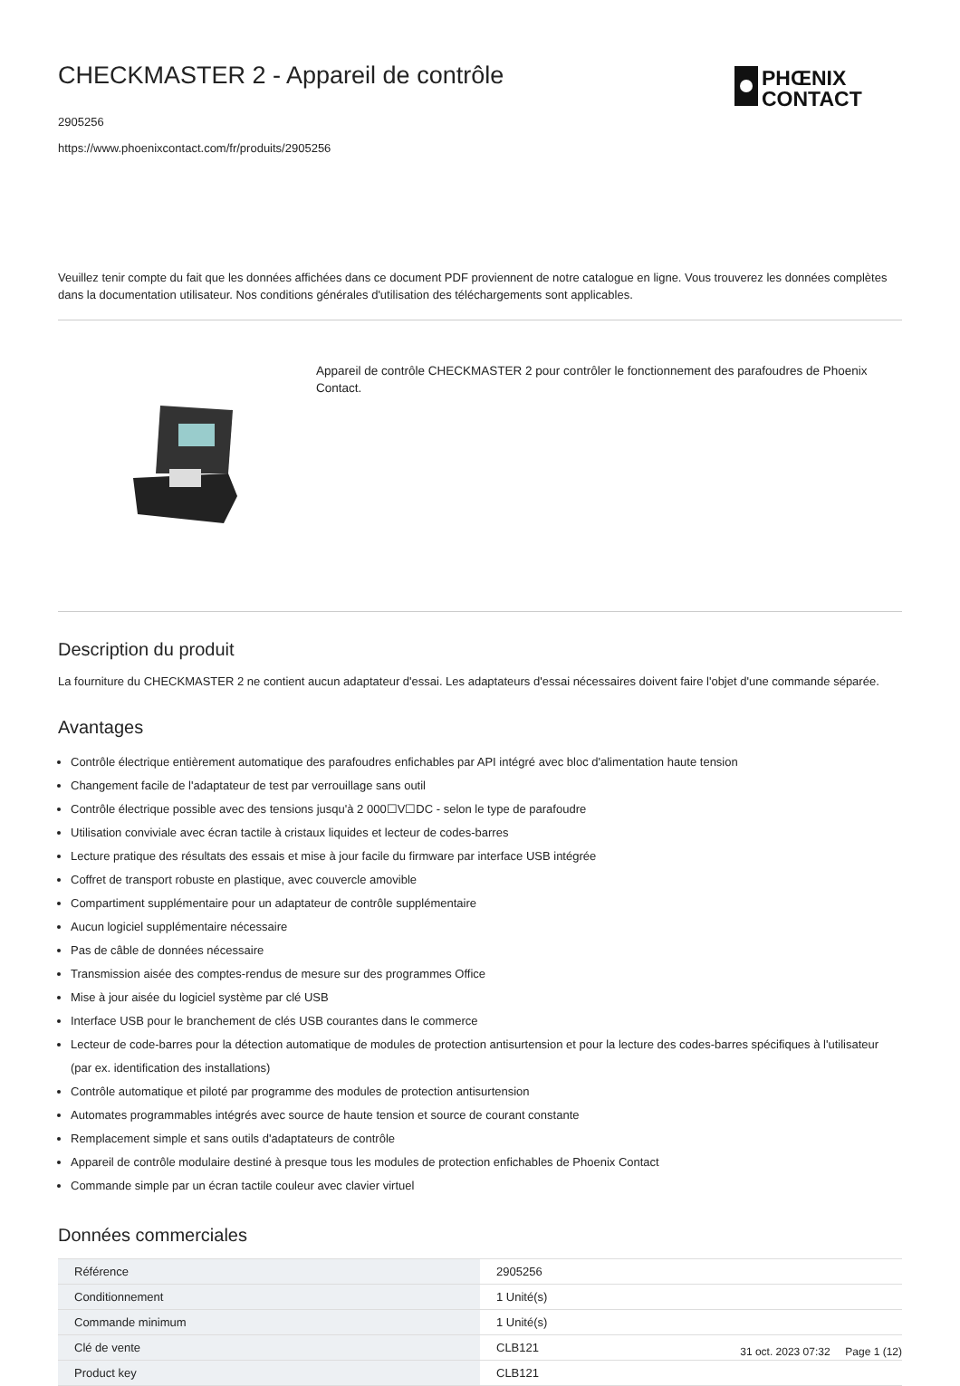PHŒNIX
CONTACT
CHECKMASTER 2 - Appareil de contrôle
2905256
https://www.phoenixcontact.com/fr/produits/2905256
Veuillez tenir compte du fait que les données affichées dans ce document PDF proviennent de notre catalogue en ligne. Vous trouverez les données complètes dans la documentation utilisateur. Nos conditions générales d'utilisation des téléchargements sont applicables.
Appareil de contrôle CHECKMASTER 2 pour contrôler le fonctionnement des parafoudres de Phoenix Contact.
Description du produit
La fourniture du CHECKMASTER 2 ne contient aucun adaptateur d'essai. Les adaptateurs d'essai nécessaires doivent faire l'objet d'une commande séparée.
Avantages
Contrôle électrique entièrement automatique des parafoudres enfichables par API intégré avec bloc d'alimentation haute tension
Changement facile de l'adaptateur de test par verrouillage sans outil
Contrôle électrique possible avec des tensions jusqu'à 2 000☐V☐DC - selon le type de parafoudre
Utilisation conviviale avec écran tactile à cristaux liquides et lecteur de codes-barres
Lecture pratique des résultats des essais et mise à jour facile du firmware par interface USB intégrée
Coffret de transport robuste en plastique, avec couvercle amovible
Compartiment supplémentaire pour un adaptateur de contrôle supplémentaire
Aucun logiciel supplémentaire nécessaire
Pas de câble de données nécessaire
Transmission aisée des comptes-rendus de mesure sur des programmes Office
Mise à jour aisée du logiciel système par clé USB
Interface USB pour le branchement de clés USB courantes dans le commerce
Lecteur de code-barres pour la détection automatique de modules de protection antisurtension et pour la lecture des codes-barres spécifiques à l'utilisateur (par ex. identification des installations)
Contrôle automatique et piloté par programme des modules de protection antisurtension
Automates programmables intégrés avec source de haute tension et source de courant constante
Remplacement simple et sans outils d'adaptateurs de contrôle
Appareil de contrôle modulaire destiné à presque tous les modules de protection enfichables de Phoenix Contact
Commande simple par un écran tactile couleur avec clavier virtuel
Données commerciales
| Référence | 2905256 |
| Conditionnement | 1 Unité(s) |
| Commande minimum | 1 Unité(s) |
| Clé de vente | CLB121 |
| Product key | CLB121 |
31 oct. 2023 07:32 Page 1 (12)